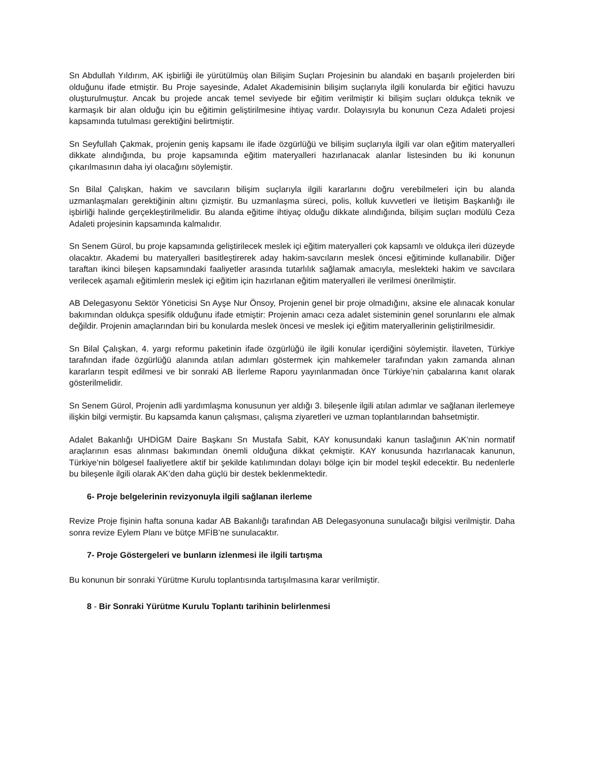Sn Abdullah Yıldırım, AK işbirliği ile yürütülmüş olan Bilişim Suçları Projesinin bu alandaki en başarılı projelerden biri olduğunu ifade etmiştir. Bu Proje sayesinde, Adalet Akademisinin bilişim suçlarıyla ilgili konularda bir eğitici havuzu oluşturulmuştur. Ancak bu projede ancak temel seviyede bir eğitim verilmiştir ki bilişim suçları oldukça teknik ve karmaşık bir alan olduğu için bu eğitimin geliştirilmesine ihtiyaç vardır. Dolayısıyla bu konunun Ceza Adaleti projesi kapsamında tutulması gerektiğini belirtmiştir.
Sn Seyfullah Çakmak, projenin geniş kapsamı ile ifade özgürlüğü ve bilişim suçlarıyla ilgili var olan eğitim materyalleri dikkate alındığında, bu proje kapsamında eğitim materyalleri hazırlanacak alanlar listesinden bu iki konunun çıkarılmasının daha iyi olacağını söylemiştir.
Sn Bilal Çalışkan, hakim ve savcıların bilişim suçlarıyla ilgili kararlarını doğru verebilmeleri için bu alanda uzmanlaşmaları gerektiğinin altını çizmiştir. Bu uzmanlaşma süreci, polis, kolluk kuvvetleri ve İletişim Başkanlığı ile işbirliği halinde gerçekleştirilmelidir. Bu alanda eğitime ihtiyaç olduğu dikkate alındığında, bilişim suçları modülü Ceza Adaleti projesinin kapsamında kalmalıdır.
Sn Senem Gürol, bu proje kapsamında geliştirilecek meslek içi eğitim materyalleri çok kapsamlı ve oldukça ileri düzeyde olacaktır. Akademi bu materyalleri basitleştirerek aday hakim-savcıların meslek öncesi eğitiminde kullanabilir. Diğer taraftan ikinci bileşen kapsamındaki faaliyetler arasında tutarlılık sağlamak amacıyla, meslekteki hakim ve savcılara verilecek aşamalı eğitimlerin meslek içi eğitim için hazırlanan eğitim materyalleri ile verilmesi önerilmiştir.
AB Delegasyonu Sektör Yöneticisi Sn Ayşe Nur Önsoy, Projenin genel bir proje olmadığını, aksine ele alınacak konular bakımından oldukça spesifik olduğunu ifade etmiştir: Projenin amacı ceza adalet sisteminin genel sorunlarını ele almak değildir. Projenin amaçlarından biri bu konularda meslek öncesi ve meslek içi eğitim materyallerinin geliştirilmesidir.
Sn Bilal Çalışkan, 4. yargı reformu paketinin ifade özgürlüğü ile ilgili konular içerdiğini söylemiştir. İlaveten, Türkiye tarafından ifade özgürlüğü alanında atılan adımları göstermek için mahkemeler tarafından yakın zamanda alınan kararların tespit edilmesi ve bir sonraki AB İlerleme Raporu yayınlanmadan önce Türkiye’nin çabalarına kanıt olarak gösterilmelidir.
Sn Senem Gürol, Projenin adli yardımlaşma konusunun yer aldığı 3. bileşenle ilgili atılan adımlar ve sağlanan ilerlemeye ilişkin bilgi vermiştir. Bu kapsamda kanun çalışması, çalışma ziyaretleri ve uzman toplantılarından bahsetmiştir.
Adalet Bakanlığı UHDİGM Daire Başkanı Sn Mustafa Sabit, KAY konusundaki kanun taslağının AK’nin normatif araçlarının esas alınması bakımından önemli olduğuna dikkat çekmiştir. KAY konusunda hazırlanacak kanunun, Türkiye’nin bölgesel faaliyetlere aktif bir şekilde katılımından dolayı bölge için bir model teşkil edecektir. Bu nedenlerle bu bileşenle ilgili olarak AK’den daha güçlü bir destek beklenmektedir.
6- Proje belgelerinin revizyonuyla ilgili sağlanan ilerleme
Revize Proje fişinin hafta sonuna kadar AB Bakanlığı tarafından AB Delegasyonuna sunulacağı bilgisi verilmiştir. Daha sonra revize Eylem Planı ve bütçe MFİB’ne sunulacaktır.
7- Proje Göstergeleri ve bunların izlenmesi ile ilgili tartışma
Bu konunun bir sonraki Yürütme Kurulu toplantısında tartışılmasına karar verilmiştir.
8 - Bir Sonraki Yürütme Kurulu Toplantı tarihinin belirlenmesi